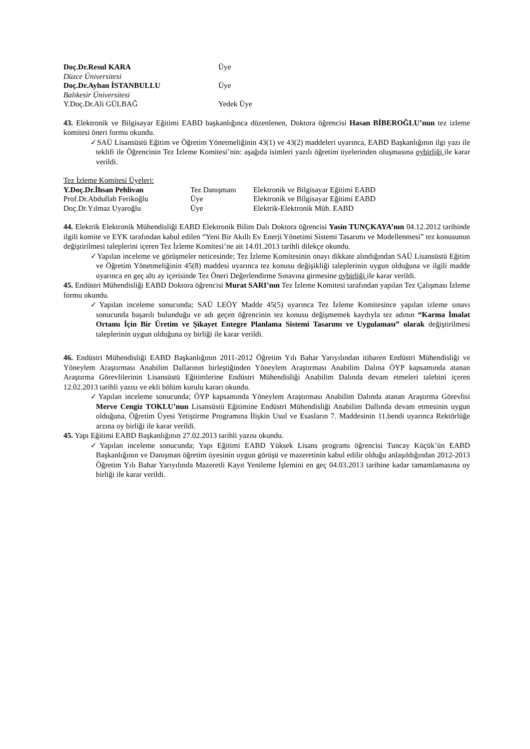| Doç.Dr.Resul KARA | Üye |
| Düzce Üniversitesi | |
| Doç.Dr.Ayhan İSTANBULLU | Üye |
| Balıkesir Üniversitesi | |
| Y.Doç.Dr.Ali GÜLBAĞ | Yedek Üye |
43. Elektronik ve Bilgisayar Eğitimi EABD başkanlığınca düzenlenen, Doktora öğrencisi Hasan BİBEROĞLU’nun tez izleme komitesi öneri formu okundu.
✓SAÜ Lisansüstü Eğitim ve Öğretim Yönetmeliğinin 43(1) ve 43(2) maddeleri uyarınca, EABD Başkanlığının ilgi yazı ile teklifi ile Öğrencinin Tez İzleme Komitesi’nin: aşağıda isimleri yazılı öğretim üyelerinden oluşmasına oybirliği ile karar verildi.
Tez İzleme Komitesi Üyeleri:
| Y.Doç.Dr.İhsan Pehlivan | Tez Danışmanı | Elektronik ve Bilgisayar Eğitimi EABD |
| Prof.Dr.Abdullah Ferikoğlu | Üye | Elektronik ve Bilgisayar Eğitimi EABD |
| Doç.Dr.Yılmaz Uyaroğlu | Üye | Elektrik-Elektronik Müh. EABD |
44. Elektrik Elektronik Mühendisliği EABD Elektronik Bilim Dalı Doktora öğrencisi Yasin TUNÇKAYA’nın 04.12.2012 tarihinde ilgili komite ve EYK tarafından kabul edilen “Yeni Bir Akıllı Ev Enerji Yönetimi Sistemi Tasarımı ve Modellenmesi” tez konusunun değiştirilmesi taleplerini içeren Tez İzleme Komitesi’ne ait 14.01.2013 tarihli dilekçe okundu.
✓Yapılan inceleme ve görüşmeler neticesinde; Tez İzleme Komitesinin onayı dikkate alındığından SAÜ Lisansüstü Eğitim ve Öğretim Yönetmeliğinin 45(8) maddesi uyarınca tez konusu değişikliği taleplerinin uygun olduğuna ve ilgili madde uyarınca en geç altı ay içerisinde Tez Öneri Değerlendirme Sınavına girmesine oybirliği ile karar verildi.
45. Endüstri Mühendisliği EABD Doktora öğrencisi Murat SARI’nın Tez İzleme Komitesi tarafından yapılan Tez Çalışması İzleme formu okundu.
✓Yapılan inceleme sonucunda; SAÜ LEÖY Madde 45(5) uyarınca Tez İzleme Komitesince yapılan izleme sınavı sonucunda başarılı bulunduğu ve adı geçen öğrencinin tez konusu değişmemek kaydıyla tez adının “Karma İmalat Ortamı İçin Bir Üretim ve Şikayet Entegre Planlama Sistemi Tasarımı ve Uygulaması” olarak değiştirilmesi taleplerinin uygun olduğuna oy birliği ile karar verildi.
46. Endüstri Mühendisliği EABD Başkanlığının 2011-2012 Öğretim Yılı Bahar Yarıyılından itibaren Endüstri Mühendisliği ve Yöneylem Araştırması Anabilim Dallarının birleştiğinden Yöneylem Araştırması Anabilim Dalına ÖYP kapsamında atanan Araştırma Görevlilerinin Lisansüstü Eğitimlerine Endüstri Mühendisliği Anabilim Dalında devam etmeleri talebini içeren 12.02.2013 tarihli yazısı ve ekli bölüm kurulu kararı okundu.
✓Yapılan inceleme sonucunda; ÖYP kapsamında Yöneylem Araştırması Anabilim Dalında atanan Araştırma Görevlisi Merve Cengiz TOKLU’nun Lisansüstü Eğitimine Endüstri Mühendisliği Anabilim Dallında devam etmesinin uygun olduğuna, Öğretim Üyesi Yetiştirme Programına İlişkin Usul ve Esasların 7. Maddesinin 11.bendi uyarınca Rektörlüğe arzına oy birliği ile karar verildi.
45. Yapı Eğitimi EABD Başkanlığının 27.02.2013 tarihli yazısı okundu.
✓Yapılan inceleme sonucunda; Yapı Eğitimi EABD Yüksek Lisans programı öğrencisi Tuncay Küçük’ün EABD Başkanlığının ve Danışman öğretim üyesinin uygun görüşü ve mazeretinin kabul edilir olduğu anlaşıldığından 2012-2013 Öğretim Yılı Bahar Yarıyılında Mazeretli Kayıt Yenileme İşlemini en geç 04.03.2013 tarihine kadar tamamlamasına oy birliği ile karar verildi.